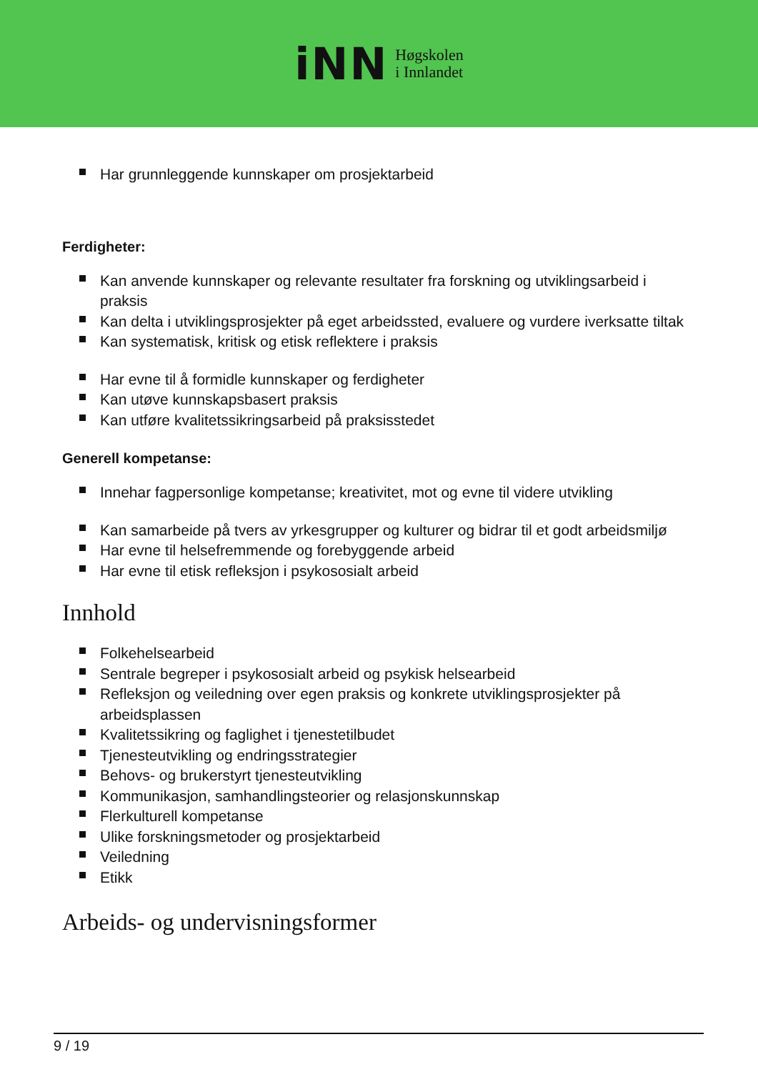iNN
Høgskolen
i Innlandet
Har grunnleggende kunnskaper om prosjektarbeid
Ferdigheter:
Kan anvende kunnskaper og relevante resultater fra forskning og utviklingsarbeid i praksis
Kan delta i utviklingsprosjekter på eget arbeidssted, evaluere og vurdere iverksatte tiltak
Kan systematisk, kritisk og etisk reflektere i praksis
Har evne til å formidle kunnskaper og ferdigheter
Kan utøve kunnskapsbasert praksis
Kan utføre kvalitetssikringsarbeid på praksisstedet
Generell kompetanse:
Innehar fagpersonlige kompetanse; kreativitet, mot og evne til videre utvikling
Kan samarbeide på tvers av yrkesgrupper og kulturer og bidrar til et godt arbeidsmiljø
Har evne til helsefremmende og forebyggende arbeid
Har evne til etisk refleksjon i psykososialt arbeid
Innhold
Folkehelsearbeid
Sentrale begreper i psykososialt arbeid og psykisk helsearbeid
Refleksjon og veiledning over egen praksis og konkrete utviklingsprosjekter på arbeidsplassen
Kvalitetssikring og faglighet i tjenestetilbudet
Tjenesteutvikling og endringsstrategier
Behovs- og brukerstyrt tjenesteutvikling
Kommunikasjon, samhandlingsteorier og relasjonskunnskap
Flerkulturell kompetanse
Ulike forskningsmetoder og prosjektarbeid
Veiledning
Etikk
Arbeids- og undervisningsformer
9 / 19